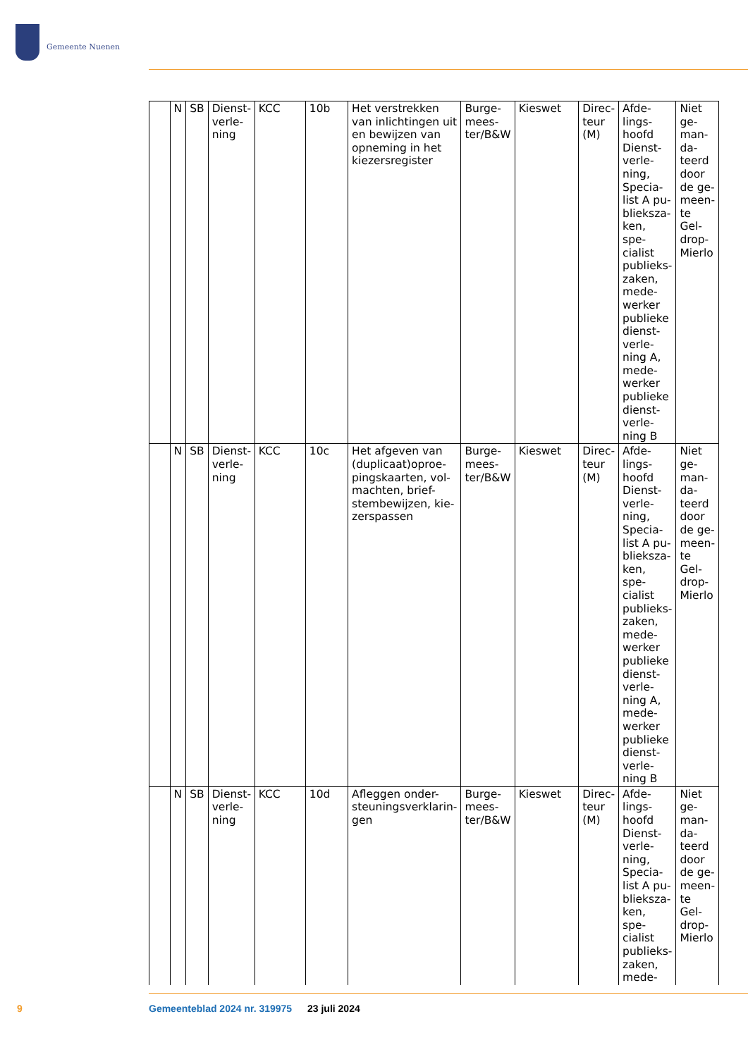Gemeente Nuenen
| | N | SB | Dienst-verle-ning | KCC | 10b | Het verstrekken van inlichtingen uit en bewijzen van opneming in het kiezersregister | Burge-mees-ter/B&W | Kieswet | Direc-teur (M) | Afde-lings-hoofd Dienst-verle-ning, Specia-list A pu-blieksza-ken, spe-cialist publieks-zaken, mede-werker publieke dienst-verle-ning A, mede-werker publieke dienst-verle-ning B | Niet ge-man-da-teerd door de ge-meen-te Gel-drop-Mierlo |
| | N | SB | Dienst-verle-ning | KCC | 10c | Het afgeven van (duplicaat)oproe-pingskaarten, vol-machten, brief-stembewijzen, kie-zerspassen | Burge-mees-ter/B&W | Kieswet | Direc-teur (M) | Afde-lings-hoofd Dienst-verle-ning, Specia-list A pu-blieksza-ken, spe-cialist publieks-zaken, mede-werker publieke dienst-verle-ning A, mede-werker publieke dienst-verle-ning B | Niet ge-man-da-teerd door de ge-meen-te Gel-drop-Mierlo |
| | N | SB | Dienst-verle-ning | KCC | 10d | Afleggen onder-steuningsverklarin-gen | Burge-mees-ter/B&W | Kieswet | Direc-teur (M) | Afde-lings-hoofd Dienst-verle-ning, Specia-list A pu-blieksza-ken, spe-cialist publieks-zaken, mede- | Niet ge-man-da-teerd door de ge-meen-te Gel-drop-Mierlo |
9
Gemeenteblad 2024 nr. 319975 23 juli 2024